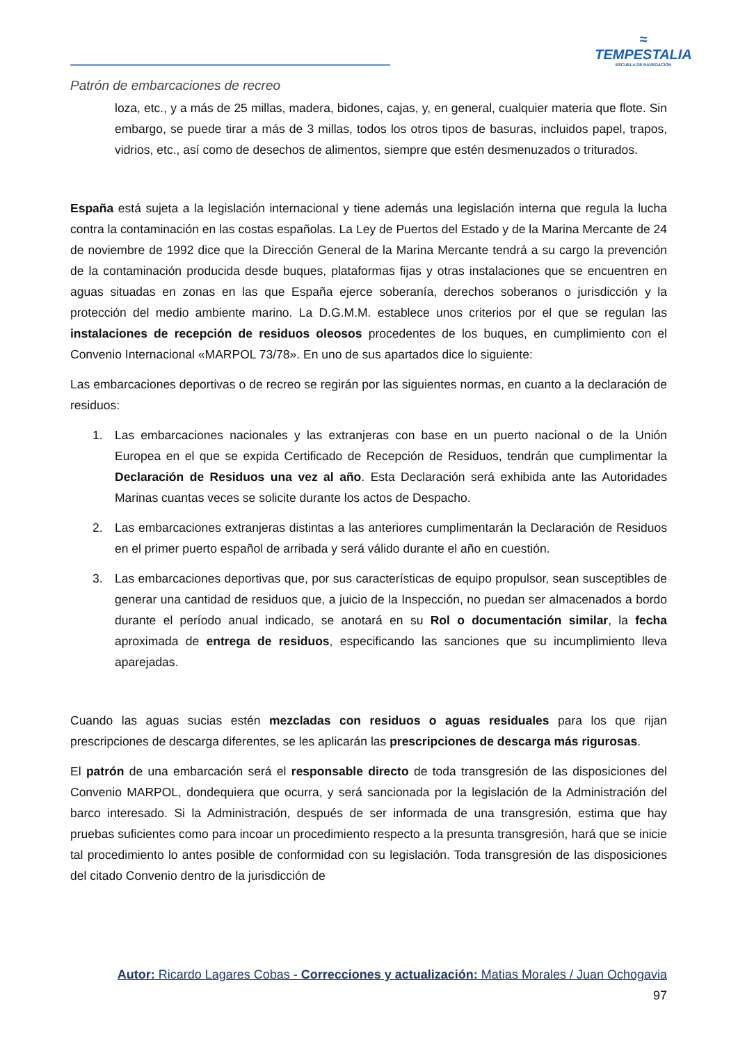≈
TEMPESTALIA
ESCUELA DE NAVEGACIÓN
Patrón de embarcaciones de recreo
loza, etc., y a más de 25 millas, madera, bidones, cajas, y, en general, cualquier materia que flote. Sin embargo, se puede tirar a más de 3 millas, todos los otros tipos de basuras, incluidos papel, trapos, vidrios, etc., así como de desechos de alimentos, siempre que estén desmenuzados o triturados.
España está sujeta a la legislación internacional y tiene además una legislación interna que regula la lucha contra la contaminación en las costas españolas. La Ley de Puertos del Estado y de la Marina Mercante de 24 de noviembre de 1992 dice que la Dirección General de la Marina Mercante tendrá a su cargo la prevención de la contaminación producida desde buques, plataformas fijas y otras instalaciones que se encuentren en aguas situadas en zonas en las que España ejerce soberanía, derechos soberanos o jurisdicción y la protección del medio ambiente marino. La D.G.M.M. establece unos criterios por el que se regulan las instalaciones de recepción de residuos oleosos procedentes de los buques, en cumplimiento con el Convenio Internacional «MARPOL 73/78». En uno de sus apartados dice lo siguiente:
Las embarcaciones deportivas o de recreo se regirán por las siguientes normas, en cuanto a la declaración de residuos:
1. Las embarcaciones nacionales y las extranjeras con base en un puerto nacional o de la Unión Europea en el que se expida Certificado de Recepción de Residuos, tendrán que cumplimentar la Declaración de Residuos una vez al año. Esta Declaración será exhibida ante las Autoridades Marinas cuantas veces se solicite durante los actos de Despacho.
2. Las embarcaciones extranjeras distintas a las anteriores cumplimentarán la Declaración de Residuos en el primer puerto español de arribada y será válido durante el año en cuestión.
3. Las embarcaciones deportivas que, por sus características de equipo propulsor, sean susceptibles de generar una cantidad de residuos que, a juicio de la Inspección, no puedan ser almacenados a bordo durante el período anual indicado, se anotará en su Rol o documentación similar, la fecha aproximada de entrega de residuos, especificando las sanciones que su incumplimiento lleva aparejadas.
Cuando las aguas sucias estén mezcladas con residuos o aguas residuales para los que rijan prescripciones de descarga diferentes, se les aplicarán las prescripciones de descarga más rigurosas.
El patrón de una embarcación será el responsable directo de toda transgresión de las disposiciones del Convenio MARPOL, dondequiera que ocurra, y será sancionada por la legislación de la Administración del barco interesado. Si la Administración, después de ser informada de una transgresión, estima que hay pruebas suficientes como para incoar un procedimiento respecto a la presunta transgresión, hará que se inicie tal procedimiento lo antes posible de conformidad con su legislación. Toda transgresión de las disposiciones del citado Convenio dentro de la jurisdicción de
Autor: Ricardo Lagares Cobas - Correcciones y actualización: Matias Morales / Juan Ochogavia
97